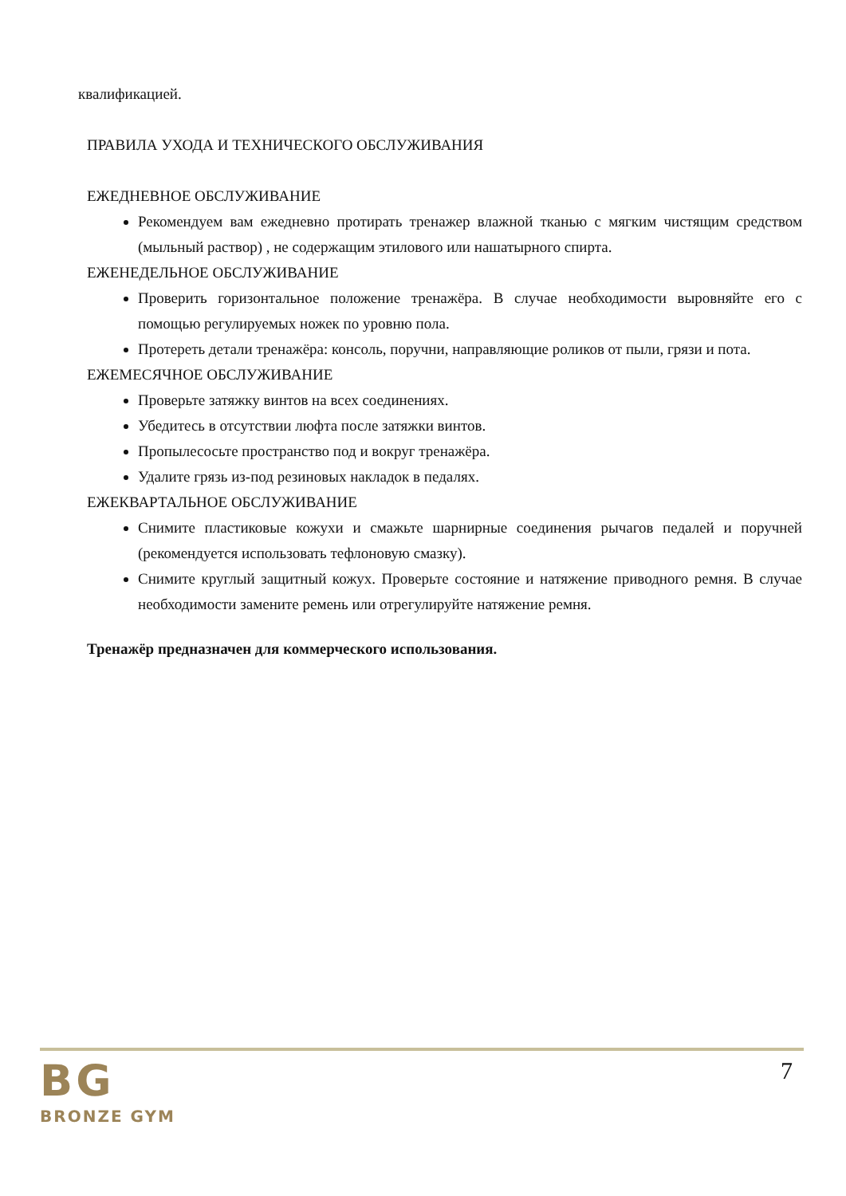квалификацией.
ПРАВИЛА УХОДА И ТЕХНИЧЕСКОГО ОБСЛУЖИВАНИЯ
ЕЖЕДНЕВНОЕ ОБСЛУЖИВАНИЕ
Рекомендуем вам ежедневно протирать тренажер влажной тканью с мягким чистящим средством (мыльный раствор) , не содержащим этилового или нашатырного спирта.
ЕЖЕНЕДЕЛЬНОЕ ОБСЛУЖИВАНИЕ
Проверить горизонтальное положение тренажёра. В случае необходимости выровняйте его с помощью регулируемых ножек по уровню пола.
Протереть детали тренажёра: консоль, поручни, направляющие роликов от пыли, грязи и пота.
ЕЖЕМЕСЯЧНОЕ ОБСЛУЖИВАНИЕ
Проверьте затяжку винтов на всех соединениях.
Убедитесь в отсутствии люфта после затяжки винтов.
Пропылесосьте пространство под и вокруг тренажёра.
Удалите грязь из-под резиновых накладок в педалях.
ЕЖЕКВАРТАЛЬНОЕ ОБСЛУЖИВАНИЕ
Снимите пластиковые кожухи и смажьте шарнирные соединения рычагов педалей и поручней (рекомендуется использовать тефлоновую смазку).
Снимите круглый защитный кожух. Проверьте состояние и натяжение приводного ремня. В случае необходимости замените ремень или отрегулируйте натяжение ремня.
Тренажёр предназначен для коммерческого использования.
BG
BRONZE GYM
7